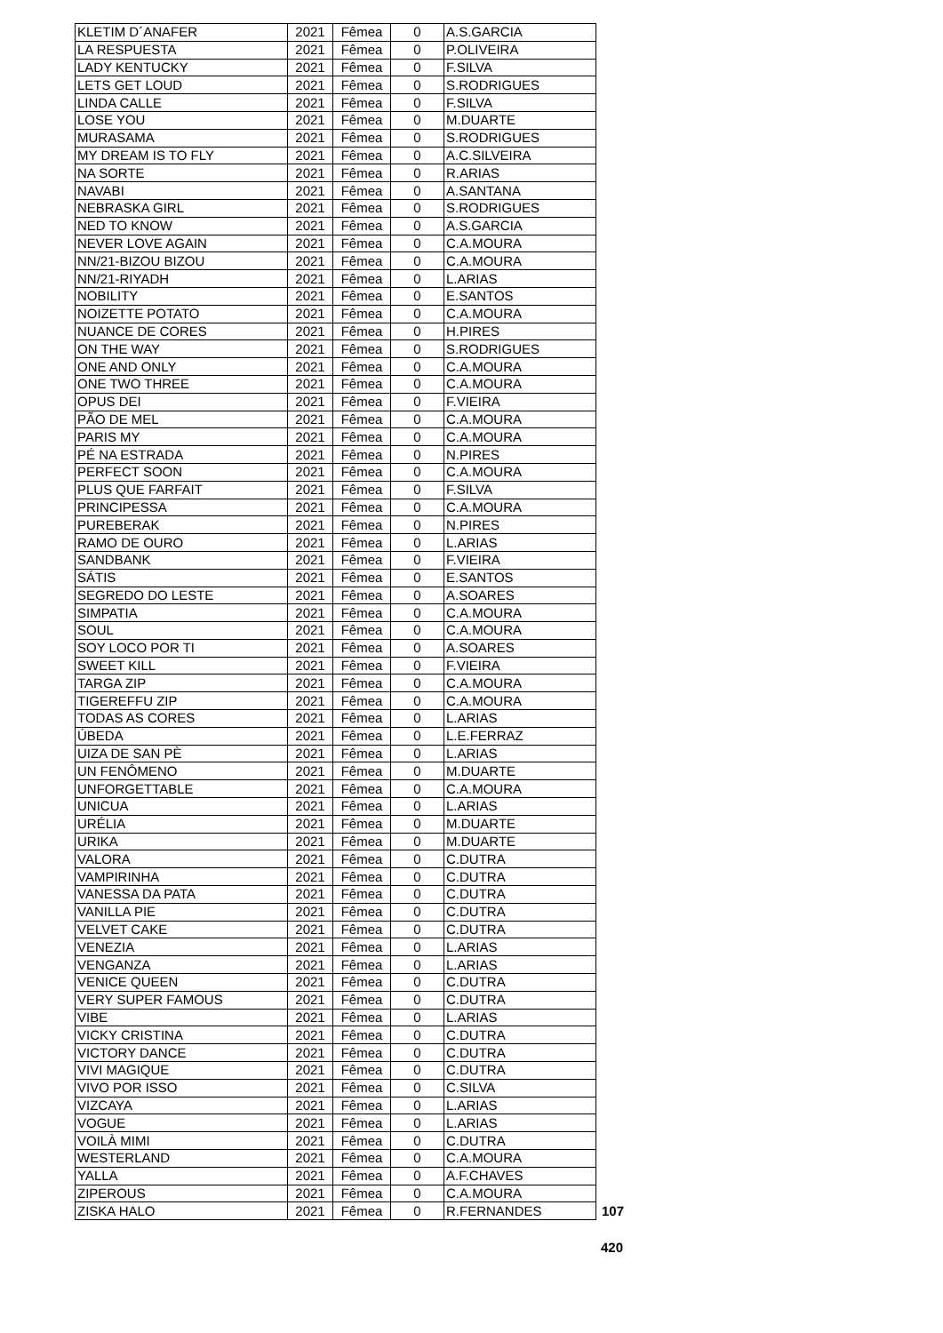| KLETIM D´ANAFER | 2021 | Fêmea | 0 | A.S.GARCIA | |
| LA RESPUESTA | 2021 | Fêmea | 0 | P.OLIVEIRA | |
| LADY KENTUCKY | 2021 | Fêmea | 0 | F.SILVA | |
| LETS GET LOUD | 2021 | Fêmea | 0 | S.RODRIGUES | |
| LINDA CALLE | 2021 | Fêmea | 0 | F.SILVA | |
| LOSE YOU | 2021 | Fêmea | 0 | M.DUARTE | |
| MURASAMA | 2021 | Fêmea | 0 | S.RODRIGUES | |
| MY DREAM IS TO FLY | 2021 | Fêmea | 0 | A.C.SILVEIRA | |
| NA SORTE | 2021 | Fêmea | 0 | R.ARIAS | |
| NAVABI | 2021 | Fêmea | 0 | A.SANTANA | |
| NEBRASKA GIRL | 2021 | Fêmea | 0 | S.RODRIGUES | |
| NED TO KNOW | 2021 | Fêmea | 0 | A.S.GARCIA | |
| NEVER LOVE AGAIN | 2021 | Fêmea | 0 | C.A.MOURA | |
| NN/21-BIZOU BIZOU | 2021 | Fêmea | 0 | C.A.MOURA | |
| NN/21-RIYADH | 2021 | Fêmea | 0 | L.ARIAS | |
| NOBILITY | 2021 | Fêmea | 0 | E.SANTOS | |
| NOIZETTE POTATO | 2021 | Fêmea | 0 | C.A.MOURA | |
| NUANCE DE CORES | 2021 | Fêmea | 0 | H.PIRES | |
| ON THE WAY | 2021 | Fêmea | 0 | S.RODRIGUES | |
| ONE AND ONLY | 2021 | Fêmea | 0 | C.A.MOURA | |
| ONE TWO THREE | 2021 | Fêmea | 0 | C.A.MOURA | |
| OPUS DEI | 2021 | Fêmea | 0 | F.VIEIRA | |
| PÃO DE MEL | 2021 | Fêmea | 0 | C.A.MOURA | |
| PARIS MY | 2021 | Fêmea | 0 | C.A.MOURA | |
| PÉ NA ESTRADA | 2021 | Fêmea | 0 | N.PIRES | |
| PERFECT SOON | 2021 | Fêmea | 0 | C.A.MOURA | |
| PLUS QUE FARFAIT | 2021 | Fêmea | 0 | F.SILVA | |
| PRINCIPESSA | 2021 | Fêmea | 0 | C.A.MOURA | |
| PUREBERAK | 2021 | Fêmea | 0 | N.PIRES | |
| RAMO DE OURO | 2021 | Fêmea | 0 | L.ARIAS | |
| SANDBANK | 2021 | Fêmea | 0 | F.VIEIRA | |
| SÁTIS | 2021 | Fêmea | 0 | E.SANTOS | |
| SEGREDO DO LESTE | 2021 | Fêmea | 0 | A.SOARES | |
| SIMPATIA | 2021 | Fêmea | 0 | C.A.MOURA | |
| SOUL | 2021 | Fêmea | 0 | C.A.MOURA | |
| SOY LOCO POR TI | 2021 | Fêmea | 0 | A.SOARES | |
| SWEET KILL | 2021 | Fêmea | 0 | F.VIEIRA | |
| TARGA ZIP | 2021 | Fêmea | 0 | C.A.MOURA | |
| TIGEREFFU ZIP | 2021 | Fêmea | 0 | C.A.MOURA | |
| TODAS AS CORES | 2021 | Fêmea | 0 | L.ARIAS | |
| ÚBEDA | 2021 | Fêmea | 0 | L.E.FERRAZ | |
| UIZA DE SAN PÈ | 2021 | Fêmea | 0 | L.ARIAS | |
| UN FENÔMENO | 2021 | Fêmea | 0 | M.DUARTE | |
| UNFORGETTABLE | 2021 | Fêmea | 0 | C.A.MOURA | |
| UNICUA | 2021 | Fêmea | 0 | L.ARIAS | |
| URÉLIA | 2021 | Fêmea | 0 | M.DUARTE | |
| URIKA | 2021 | Fêmea | 0 | M.DUARTE | |
| VALORA | 2021 | Fêmea | 0 | C.DUTRA | |
| VAMPIRINHA | 2021 | Fêmea | 0 | C.DUTRA | |
| VANESSA DA PATA | 2021 | Fêmea | 0 | C.DUTRA | |
| VANILLA PIE | 2021 | Fêmea | 0 | C.DUTRA | |
| VELVET CAKE | 2021 | Fêmea | 0 | C.DUTRA | |
| VENEZIA | 2021 | Fêmea | 0 | L.ARIAS | |
| VENGANZA | 2021 | Fêmea | 0 | L.ARIAS | |
| VENICE QUEEN | 2021 | Fêmea | 0 | C.DUTRA | |
| VERY SUPER FAMOUS | 2021 | Fêmea | 0 | C.DUTRA | |
| VIBE | 2021 | Fêmea | 0 | L.ARIAS | |
| VICKY CRISTINA | 2021 | Fêmea | 0 | C.DUTRA | |
| VICTORY DANCE | 2021 | Fêmea | 0 | C.DUTRA | |
| VIVI MAGIQUE | 2021 | Fêmea | 0 | C.DUTRA | |
| VIVO POR ISSO | 2021 | Fêmea | 0 | C.SILVA | |
| VIZCAYA | 2021 | Fêmea | 0 | L.ARIAS | |
| VOGUE | 2021 | Fêmea | 0 | L.ARIAS | |
| VOILÀ MIMI | 2021 | Fêmea | 0 | C.DUTRA | |
| WESTERLAND | 2021 | Fêmea | 0 | C.A.MOURA | |
| YALLA | 2021 | Fêmea | 0 | A.F.CHAVES | |
| ZIPEROUS | 2021 | Fêmea | 0 | C.A.MOURA | |
| ZISKA HALO | 2021 | Fêmea | 0 | R.FERNANDES | 107 |
420